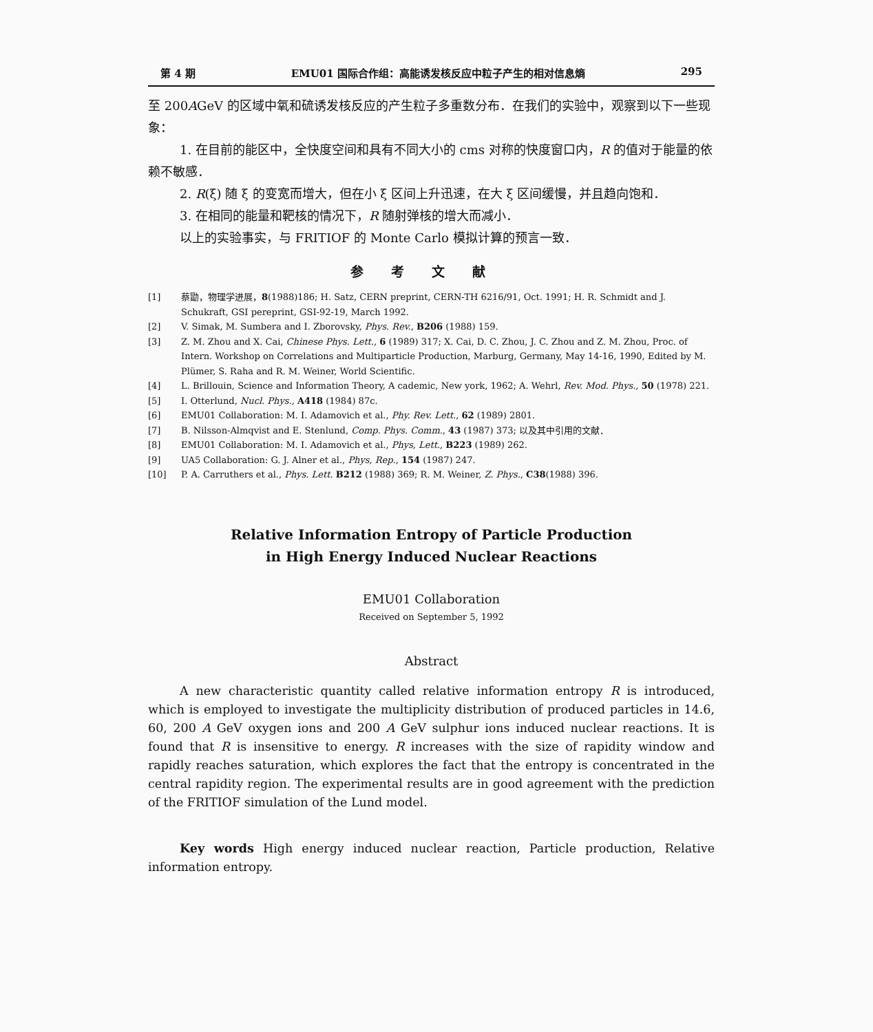第 4 期 EMU01 国际合作组：高能诱发核反应中粒子产生的相对信息熵 295
至 200AGeV 的区域中氧和硫诱发核反应的产生粒子多重数分布．在我们的实验中，观察到以下一些现象：
1. 在目前的能区中，全快度空间和具有不同大小的 cms 对称的快度窗口内，R 的值对于能量的依赖不敏感．
2. R(ξ) 随 ξ 的变宽而增大，但在小 ξ 区间上升迅速，在大 ξ 区间缓慢，并且趋向饱和．
3. 在相同的能量和靶核的情况下，R 随射弹核的增大而减小．
以上的实验事实，与 FRITIOF 的 Monte Carlo 模拟计算的预言一致．
参考文献
[1] 蔡勖，物理学进展，8(1988)186; H. Satz, CERN preprint, CERN-TH 6216/91, Oct. 1991; H. R. Schmidt and J. Schukraft, GSI pereprint, GSI-92-19, March 1992.
[2] V. Simak, M. Sumbera and I. Zborovsky, Phys. Rev., B206 (1988) 159.
[3] Z. M. Zhou and X. Cai, Chinese Phys. Lett., 6 (1989) 317; X. Cai, D. C. Zhou, J. C. Zhou and Z. M. Zhou, Proc. of Intern. Workshop on Correlations and Multiparticle Production, Marburg, Germany, May 14-16, 1990, Edited by M. Plümer, S. Raha and R. M. Weiner, World Scientific.
[4] L. Brillouin, Science and Information Theory, A cademic, New york, 1962; A. Wehrl, Rev. Mod. Phys., 50 (1978) 221.
[5] I. Otterlund, Nucl. Phys., A418 (1984) 87c.
[6] EMU01 Collaboration: M. I. Adamovich et al., Phy. Rev. Lett., 62 (1989) 2801.
[7] B. Nilsson-Almqvist and E. Stenlund, Comp. Phys. Comm., 43 (1987) 373; 以及其中引用的文献．
[8] EMU01 Collaboration: M. I. Adamovich et al., Phys, Lett., B223 (1989) 262.
[9] UA5 Collaboration: G. J. Alner et al., Phys, Rep., 154 (1987) 247.
[10] P. A. Carruthers et al., Phys. Lett. B212 (1988) 369; R. M. Weiner, Z. Phys., C38(1988) 396.
Relative Information Entropy of Particle Production
in High Energy Induced Nuclear Reactions
EMU01 Collaboration
Received on September 5, 1992
Abstract
A new characteristic quantity called relative information entropy R is introduced, which is employed to investigate the multiplicity distribution of produced particles in 14.6, 60, 200 A GeV oxygen ions and 200 A GeV sulphur ions induced nuclear reactions. It is found that R is insensitive to energy. R increases with the size of rapidity window and rapidly reaches saturation, which explores the fact that the entropy is concentrated in the central rapidity region. The experimental results are in good agreement with the prediction of the FRITIOF simulation of the Lund model.
Key words High energy induced nuclear reaction, Particle production, Relative information entropy.